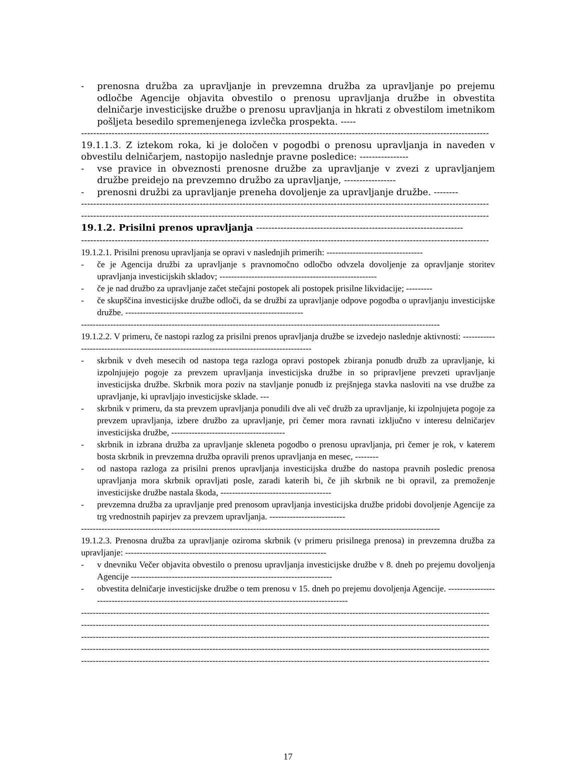- prenosna družba za upravljanje in prevzemna družba za upravljanje po prejemu odločbe Agencije objavita obvestilo o prenosu upravljanja družbe in obvestita delničarje investicijske družbe o prenosu upravljanja in hkrati z obvestilom imetnikom pošljeta besedilo spremenjenega izvlečka prospekta. -----
--------------------------------------------------------------------------------------------------------------------------------------
19.1.1.3. Z iztekom roka, ki je določen v pogodbi o prenosu upravljanja in naveden v obvestilu delničarjem, nastopijo naslednje pravne posledice: ----------------
- vse pravice in obveznosti prenosne družbe za upravljanje v zvezi z upravljanjem družbe preidejo na prevzemno družbo za upravljanje, -----------------
- prenosni družbi za upravljanje preneha dovoljenje za upravljanje družbe. --------
--------------------------------------------------------------------------------------------------------------------------------------
--------------------------------------------------------------------------------------------------------------------------------------
19.1.2. Prisilni prenos upravljanja --------------------------------------------------------------------
--------------------------------------------------------------------------------------------------------------------------------------
19.1.2.1. Prisilni prenosu upravljanja se opravi v naslednjih primerih: ---------------------------------
- če je Agencija družbi za upravljanje s pravnomočno odločbo odvzela dovoljenje za opravljanje storitev upravljanja investicijskih skladov; ------------------------------------------------------
- če je nad družbo za upravljanje začet stečajni postopek ali postopek prisilne likvidacije; ---------
- če skupščina investicijske družbe odloči, da se družbi za upravljanje odpove pogodba o upravljanju investicijske družbe. -------------------------------------------------------------
---------------------------------------------------------------------------------------------------------------------------
19.1.2.2. V primeru, če nastopi razlog za prisilni prenos upravljanja družbe se izvedejo naslednje aktivnosti: ------------------------------------------------------------------------------------------
- skrbnik v dveh mesecih od nastopa tega razloga opravi postopek zbiranja ponudb družb za upravljanje, ki izpolnjujejo pogoje za prevzem upravljanja investicijska družbe in so pripravljene prevzeti upravljanje investicijska družbe. Skrbnik mora poziv na stavljanje ponudb iz prejšnjega stavka nasloviti na vse družbe za upravljanje, ki upravljajo investicijske sklade. ---
- skrbnik v primeru, da sta prevzem upravljanja ponudili dve ali več družb za upravljanje, ki izpolnjujeta pogoje za prevzem upravljanja, izbere družbo za upravljanje, pri čemer mora ravnati izključno v interesu delničarjev investicijska družbe, ---------------------------------------
- skrbnik in izbrana družba za upravljanje skleneta pogodbo o prenosu upravljanja, pri čemer je rok, v katerem bosta skrbnik in prevzemna družba opravili prenos upravljanja en mesec, --------
- od nastopa razloga za prisilni prenos upravljanja investicijska družbe do nastopa pravnih posledic prenosa upravljanja mora skrbnik opravljati posle, zaradi katerih bi, če jih skrbnik ne bi opravil, za premoženje investicijske družbe nastala škoda, --------------------------------------
- prevzemna družba za upravljanje pred prenosom upravljanja investicijska družbe pridobi dovoljenje Agencije za trg vrednostnih papirjev za prevzem upravljanja. --------------------------
---------------------------------------------------------------------------------------------------------------------------
19.1.2.3. Prenosna družba za upravljanje oziroma skrbnik (v primeru prisilnega prenosa) in prevzemna družba za upravljanje: ---------------------------------------------------------------------
- v dnevniku Večer objavita obvestilo o prenosu upravljanja investicijske družbe v 8. dneh po prejemu dovoljenja Agencije ---------------------------------------------------------------------
- obvestita delničarje investicijske družbe o tem prenosu v 15. dneh po prejemu dovoljenja Agencije. ------------------------------------------------------------------------------------------------------
--------------------------------------------------------------------------------------------------------------------------------------------
--------------------------------------------------------------------------------------------------------------------------------------------
--------------------------------------------------------------------------------------------------------------------------------------------
--------------------------------------------------------------------------------------------------------------------------------------------
--------------------------------------------------------------------------------------------------------------------------------------------
17